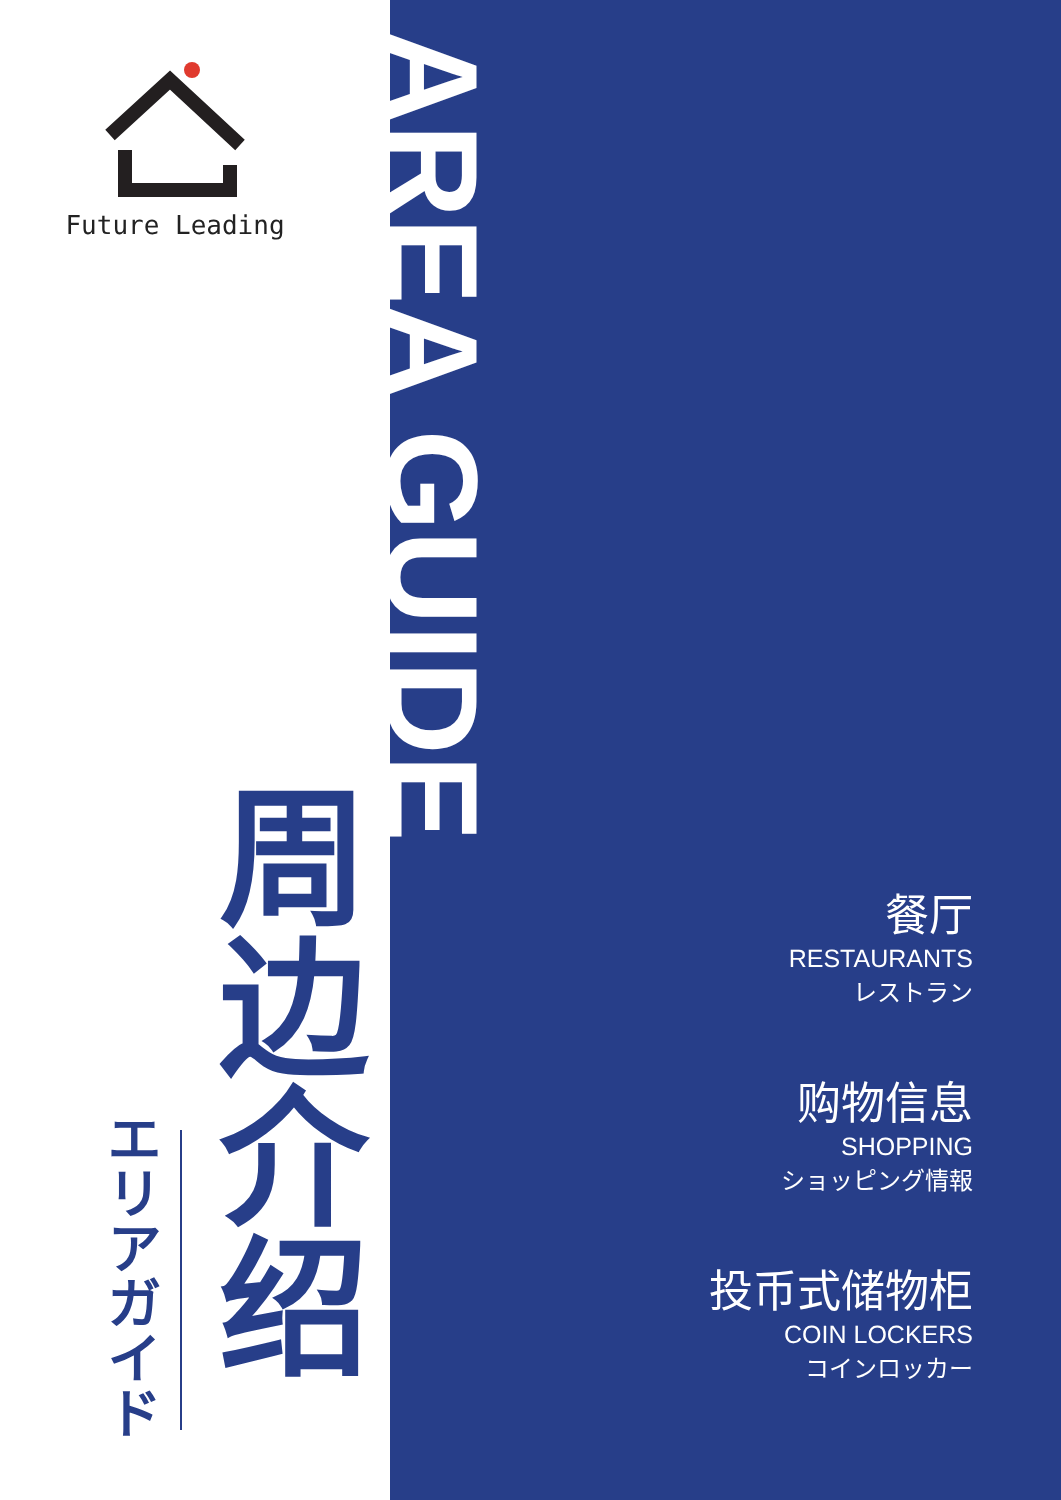Future Leading
エリアガイド
周边介绍
AREA GUIDE
餐厅
RESTAURANTS
レストラン
购物信息
SHOPPING
ショッピング情報
投币式储物柜
COIN LOCKERS
コインロッカー